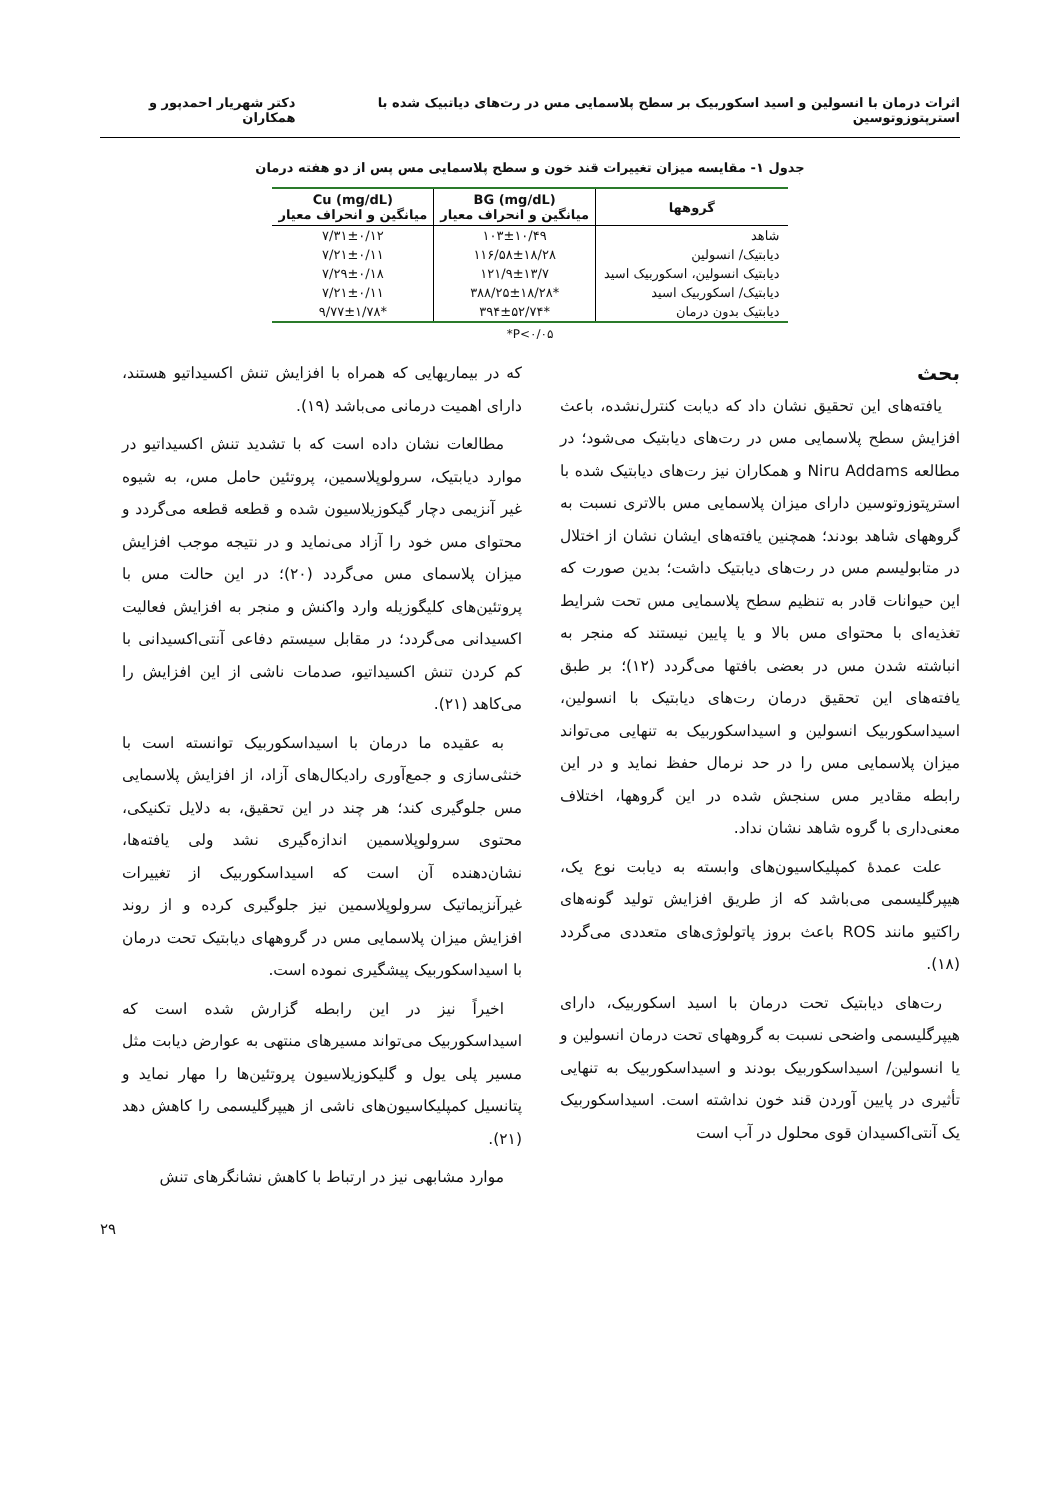اثرات درمان با انسولین و اسید اسکوربیک بر سطح پلاسمایی مس در رت‌های دیاتبیک شده با استرپتوزوتوسین دکتر شهریار احمدپور و همکاران
جدول ۱- مقایسه میزان تغییرات قند خون و سطح پلاسمایی مس پس از دو هفته درمان
| گروهها | BG (mg/dL) میانگین و انحراف معیار | Cu (mg/dL) میانگین و انحراف معیار |
| --- | --- | --- |
| شاهد | ۱۰۳±۱۰/۴۹ | ۷/۳۱±۰/۱۲ |
| دیابتیک/ انسولین | ۱۱۶/۵۸±۱۸/۲۸ | ۷/۲۱±۰/۱۱ |
| دیابتیک انسولین، اسکوربیک اسید | ۱۲۱/۹±۱۳/۷ | ۷/۲۹±۰/۱۸ |
| دیابتیک/ اسکوربیک اسید | *۳۸۸/۲۵±۱۸/۲۸ | ۷/۲۱±۰/۱۱ |
| دیابتیک بدون درمان | *۳۹۴±۵۲/۷۴ | *۹/۷۷±۱/۷۸ |
P<۰/۰۵*
بحث
یافته‌های این تحقیق نشان داد که دیابت کنترل‌نشده، باعث افزایش سطح پلاسمایی مس در رت‌های دیابتیک می‌شود؛ در مطالعه Niru Addams و همکاران نیز رت‌های دیابتیک شده با استرپتوزوتوسین دارای میزان پلاسمایی مس بالاتری نسبت به گروههای شاهد بودند؛ همچنین یافته‌های ایشان نشان از اختلال در متابولیسم مس در رت‌های دیابتیک داشت؛ بدین صورت که این حیوانات قادر به تنظیم سطح پلاسمایی مس تحت شرایط تغذیه‌ای با محتوای مس بالا و یا پایین نیستند که منجر به انباشته شدن مس در بعضی بافتها می‌گردد (۱۲)؛ بر طبق یافته‌های این تحقیق درمان رت‌های دیابتیک با انسولین، اسیداسکوربیک انسولین و اسیداسکوربیک به تنهایی می‌تواند میزان پلاسمایی مس را در حد نرمال حفظ نماید و در این رابطه مقادیر مس سنجش شده در این گروهها، اختلاف معنی‌داری با گروه شاهد نشان نداد.
علت عمدهٔ کمپلیکاسیون‌های وابسته به دیابت نوع یک، هیپرگلیسمی می‌باشد که از طریق افزایش تولید گونه‌های راکتیو مانند ROS باعث بروز پاتولوژی‌های متعددی می‌گردد (۱۸).
رت‌های دیابتیک تحت درمان با اسید اسکوربیک، دارای هیپرگلیسمی واضحی نسبت به گروههای تحت درمان انسولین و یا انسولین/ اسیداسکوربیک بودند و اسیداسکوربیک به تنهایی تأثیری در پایین آوردن قند خون نداشته است. اسیداسکوربیک یک آنتی‌اکسیدان قوی محلول در آب است
که در بیماریهایی که همراه با افزایش تنش اکسیداتیو هستند، دارای اهمیت درمانی می‌باشد (۱۹).
مطالعات نشان داده است که با تشدید تنش اکسیداتیو در موارد دیابتیک، سرولوپلاسمین، پروتئین حامل مس، به شیوه غیر آنزیمی دچار گیکوزیلاسیون شده و قطعه قطعه می‌گردد و محتوای مس خود را آزاد می‌نماید و در نتیجه موجب افزایش میزان پلاسمای مس می‌گردد (۲۰)؛ در این حالت مس با پروتئین‌های کلیگوزیله وارد واکنش و منجر به افزایش فعالیت اکسیدانی می‌گردد؛ در مقابل سیستم دفاعی آنتی‌اکسیدانی با کم کردن تنش اکسیداتیو، صدمات ناشی از این افزایش را می‌کاهد (۲۱).
به عقیده ما درمان با اسیداسکوربیک توانسته است با خنثی‌سازی و جمع‌آوری رادیکال‌های آزاد، از افزایش پلاسمایی مس جلوگیری کند؛ هر چند در این تحقیق، به دلایل تکنیکی، محتوی سرولوپلاسمین اندازه‌گیری نشد ولی یافته‌ها، نشان‌دهنده آن است که اسیداسکوربیک از تغییرات غیرآنزیماتیک سرولوپلاسمین نیز جلوگیری کرده و از روند افزایش میزان پلاسمایی مس در گروههای دیابتیک تحت درمان با اسیداسکوربیک پیشگیری نموده است.
اخیراً نیز در این رابطه گزارش شده است که اسیداسکوربیک می‌تواند مسیرهای منتهی به عوارض دیابت مثل مسیر پلی یول و گلیکوزیلاسیون پروتئین‌ها را مهار نماید و پتانسیل کمپلیکاسیون‌های ناشی از هیپرگلیسمی را کاهش دهد (۲۱).
موارد مشابهی نیز در ارتباط با کاهش نشانگرهای تنش
۲۹